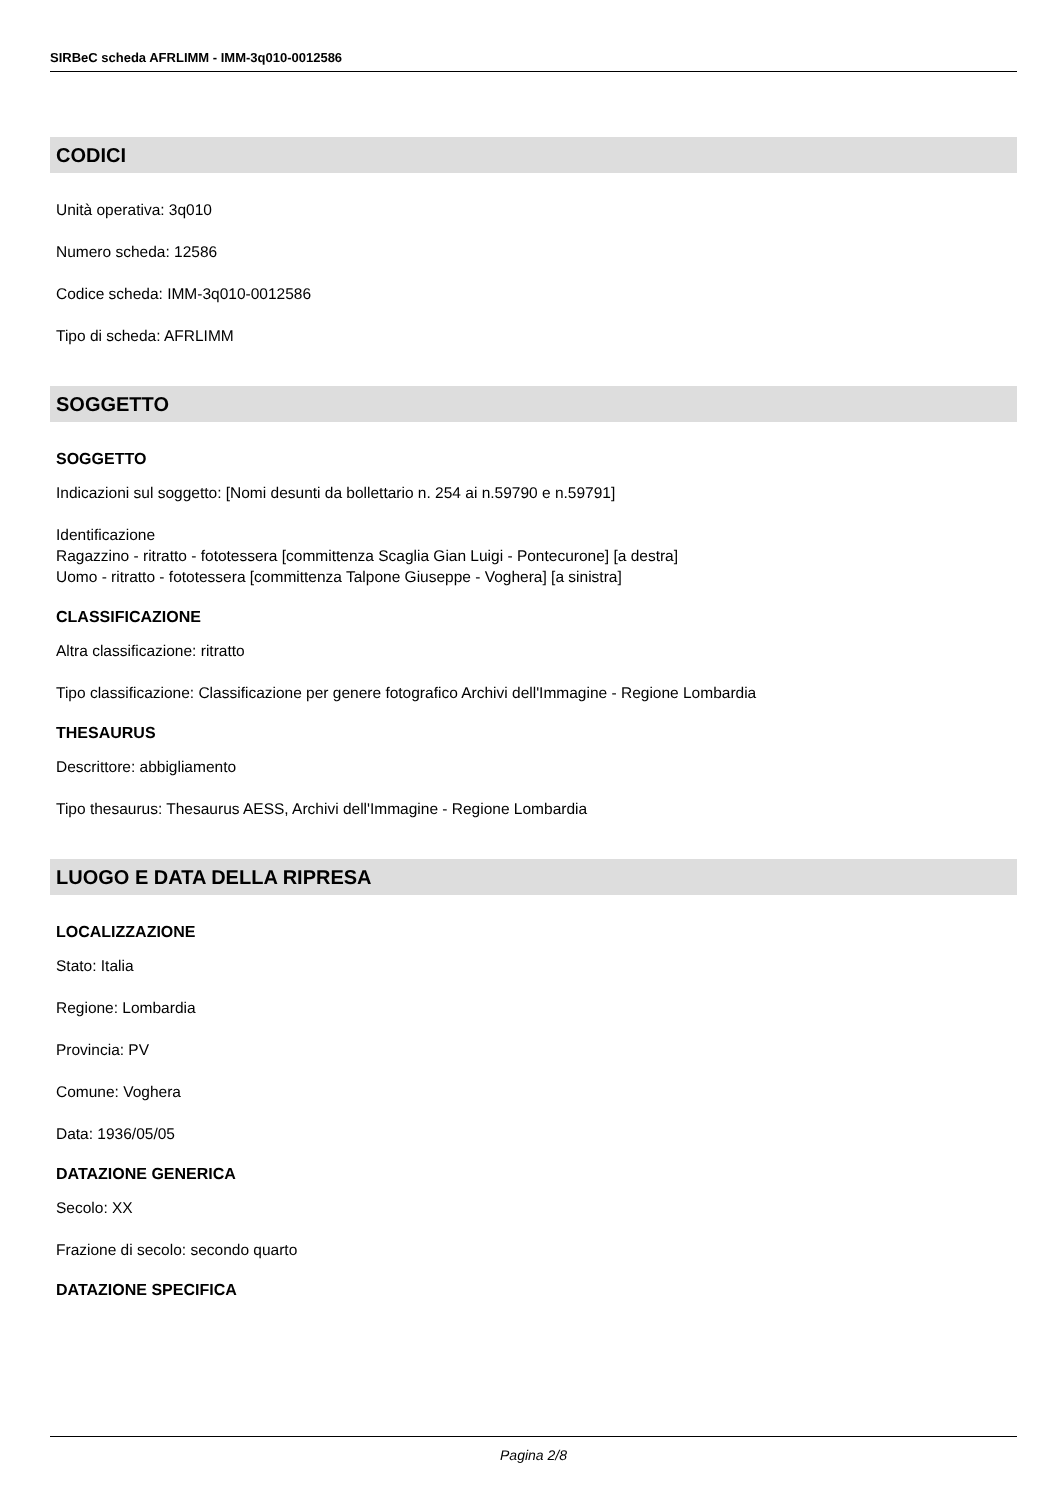SIRBeC scheda AFRLIMM - IMM-3q010-0012586
CODICI
Unità operativa: 3q010
Numero scheda: 12586
Codice scheda: IMM-3q010-0012586
Tipo di scheda: AFRLIMM
SOGGETTO
SOGGETTO
Indicazioni sul soggetto: [Nomi desunti da bollettario n. 254 ai n.59790 e n.59791]
Identificazione
Ragazzino - ritratto - fototessera [committenza Scaglia Gian Luigi - Pontecurone] [a destra]
Uomo - ritratto - fototessera [committenza Talpone Giuseppe - Voghera] [a sinistra]
CLASSIFICAZIONE
Altra classificazione: ritratto
Tipo classificazione: Classificazione per genere fotografico Archivi dell'Immagine - Regione Lombardia
THESAURUS
Descrittore: abbigliamento
Tipo thesaurus: Thesaurus AESS, Archivi dell'Immagine - Regione Lombardia
LUOGO E DATA DELLA RIPRESA
LOCALIZZAZIONE
Stato: Italia
Regione: Lombardia
Provincia: PV
Comune: Voghera
Data: 1936/05/05
DATAZIONE GENERICA
Secolo: XX
Frazione di secolo: secondo quarto
DATAZIONE SPECIFICA
Pagina 2/8